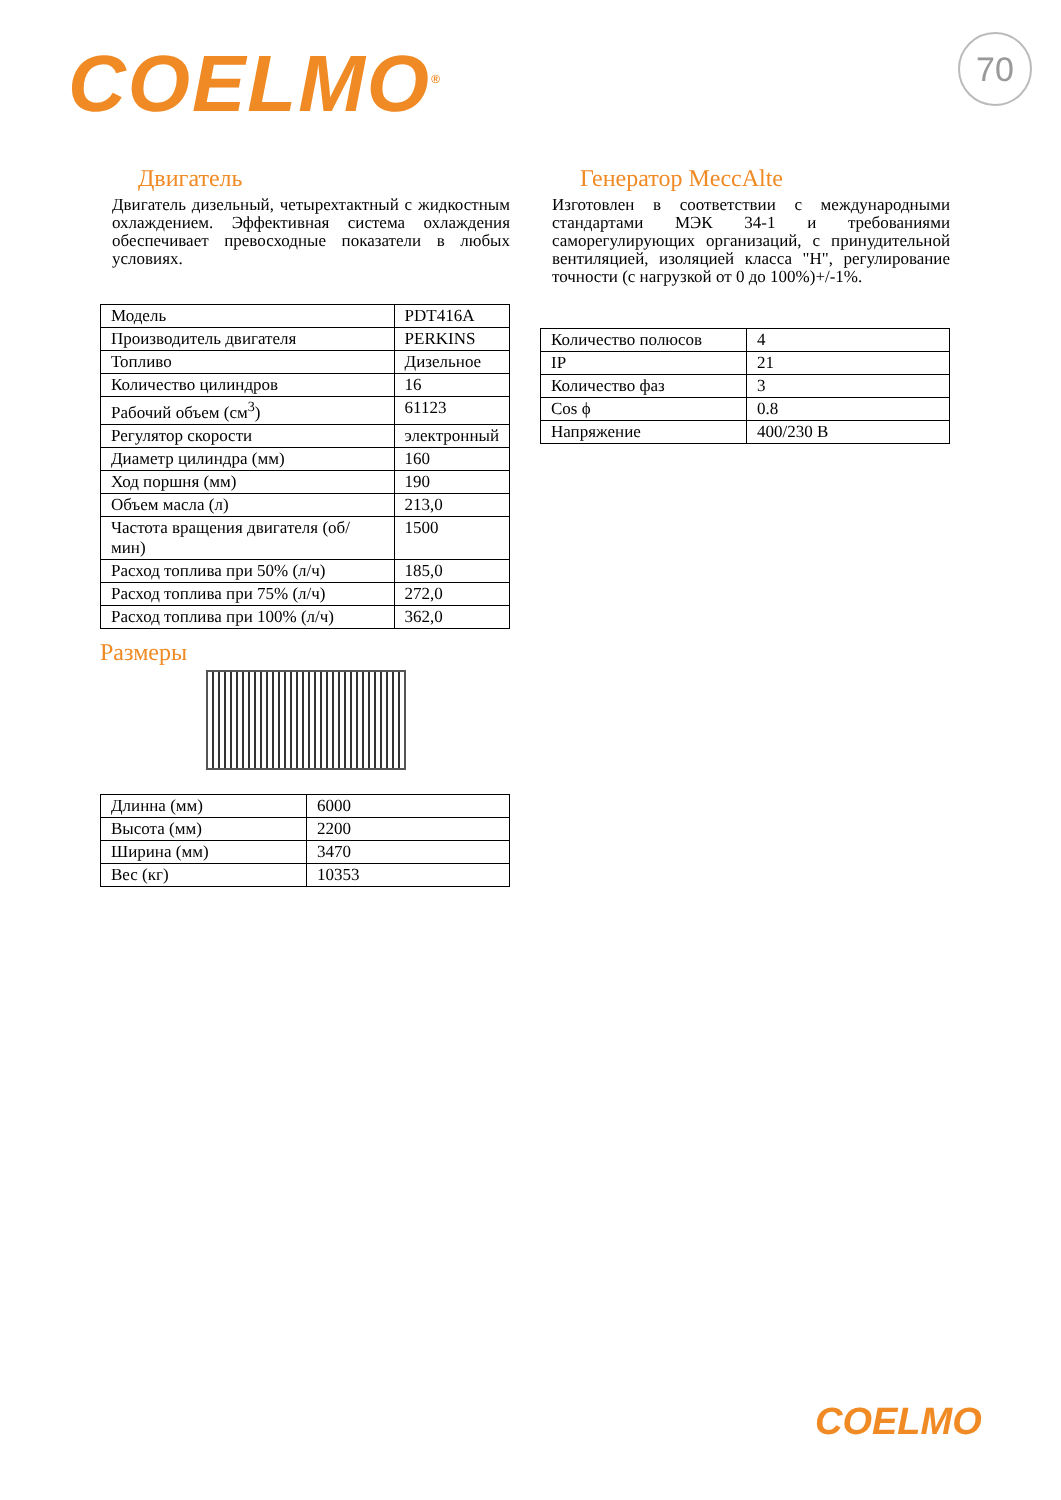COELMO<sup>®</sup> 70
Двигатель
Двигатель дизельный, четырехтактный с жидкостным охлаждением. Эффективная система охлаждения обеспечивает превосходные показатели в любых условиях.
| Модель | PDT416A |
| Производитель двигателя | PERKINS |
| Топливо | Дизельное |
| Количество цилиндров | 16 |
| Рабочий объем (см<sup>3</sup>) | 61123 |
| Регулятор скорости | электронный |
| Диаметр цилиндра (мм) | 160 |
| Ход поршня (мм) | 190 |
| Объем масла (л) | 213,0 |
| Частота вращения двигателя (об/мин) | 1500 |
| Расход топлива при 50% (л/ч) | 185,0 |
| Расход топлива при 75% (л/ч) | 272,0 |
| Расход топлива при 100% (л/ч) | 362,0 |
Размеры
| Длинна (мм) | 6000 |
| Высота (мм) | 2200 |
| Ширина (мм) | 3470 |
| Вес (кг) | 10353 |
Генератор MeccAlte
Изготовлен в соответствии с международными стандартами МЭК 34-1 и требованиями саморегулирующих организаций, с принудительной вентиляцией, изоляцией класса "H", регулирование точности (с нагрузкой от 0 до 100%)+/-1%.
| Количество полюсов | 4 |
| IP | 21 |
| Количество фаз | 3 |
| Cos ϕ | 0.8 |
| Напряжение | 400/230 В |
COELMO